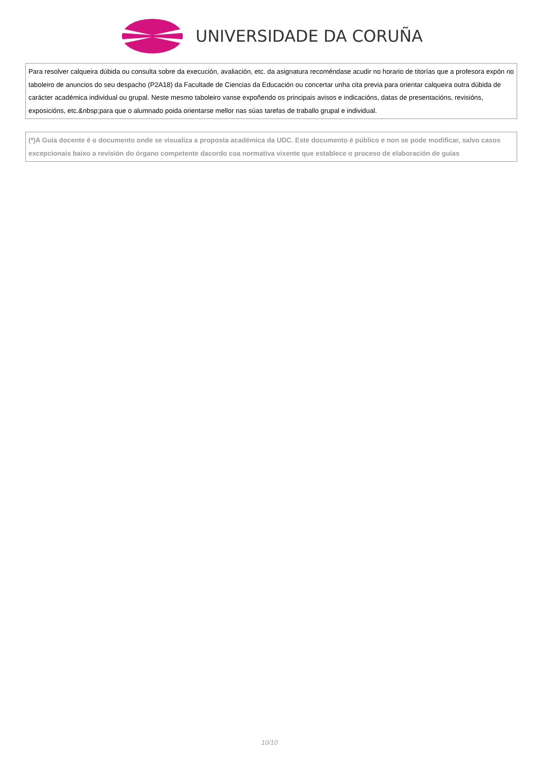UNIVERSIDADE DA CORUÑA
| Para resolver calqueira dúbida ou consulta sobre da execución, avaliación, etc. da asignatura recoméndase acudir no horario de titorías que a profesora expón no taboleiro de anuncios do seu despacho (P2A18) da Facultade de Ciencias da Educación ou concertar unha cita previa para orientar calqueira outra dúbida de carácter académica individual ou grupal. Neste mesmo taboleiro vanse expoñendo os principais avisos e indicacións, datas de presentacións, revisións, exposicións, etc.&nbsp;para que o alumnado poida orientarse mellor nas súas tarefas de traballo grupal e individual. |
| (*)A Guía docente é o documento onde se visualiza a proposta académica da UDC. Este documento é público e non se pode modificar, salvo casos excepcionais baixo a revisión do órgano competente dacordo coa normativa vixente que establece o proceso de elaboración de guías |
10/10